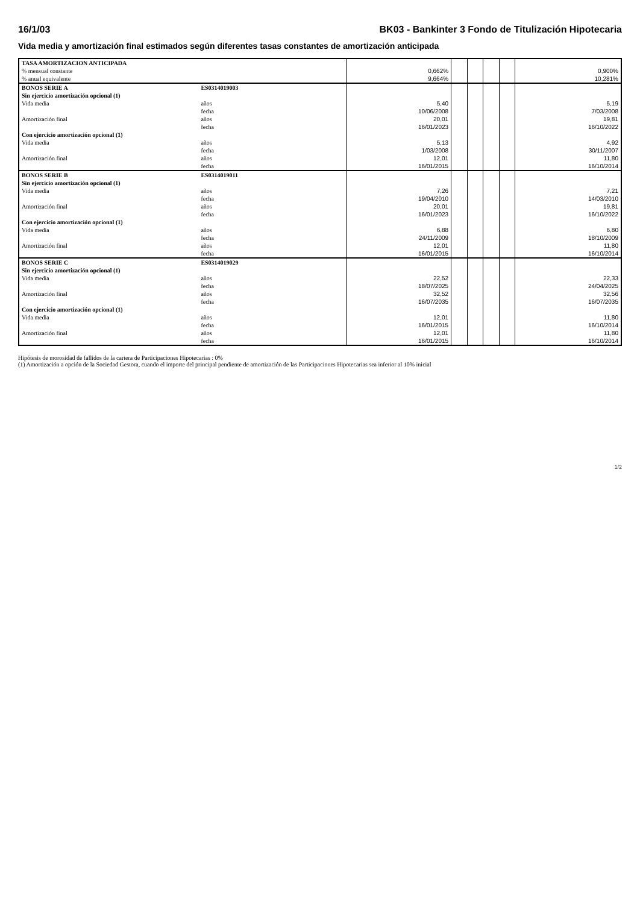16/1/03 BK03 - Bankinter 3 Fondo de Titulización Hipotecaria
Vida media y amortización final estimados según diferentes tasas constantes de amortización anticipada
| TASA AMORTIZACION ANTICIPADA | | | | | | | | |
| % mensual constante | | | 0,662% | | | | | 0,900% |
| % anual equivalente | | | 9,664% | | | | | 10,281% |
| BONOS SERIE A | ES0314019003 | | | | | | | |
| Sin ejercicio amortización opcional (1) | | | | | | | | |
| Vida media | años | | 5,40 | | | | | 5,19 |
| | fecha | | 10/06/2008 | | | | | 7/03/2008 |
| Amortización final | años | | 20,01 | | | | | 19,81 |
| | fecha | | 16/01/2023 | | | | | 16/10/2022 |
| Con ejercicio amortización opcional (1) | | | | | | | | |
| Vida media | años | | 5,13 | | | | | 4,92 |
| | fecha | | 1/03/2008 | | | | | 30/11/2007 |
| Amortización final | años | | 12,01 | | | | | 11,80 |
| | fecha | | 16/01/2015 | | | | | 16/10/2014 |
| BONOS SERIE B | ES0314019011 | | | | | | | |
| Sin ejercicio amortización opcional (1) | | | | | | | | |
| Vida media | años | | 7,26 | | | | | 7,21 |
| | fecha | | 19/04/2010 | | | | | 14/03/2010 |
| Amortización final | años | | 20,01 | | | | | 19,81 |
| | fecha | | 16/01/2023 | | | | | 16/10/2022 |
| Con ejercicio amortización opcional (1) | | | | | | | | |
| Vida media | años | | 6,88 | | | | | 6,80 |
| | fecha | | 24/11/2009 | | | | | 18/10/2009 |
| Amortización final | años | | 12,01 | | | | | 11,80 |
| | fecha | | 16/01/2015 | | | | | 16/10/2014 |
| BONOS SERIE C | ES0314019029 | | | | | | | |
| Sin ejercicio amortización opcional (1) | | | | | | | | |
| Vida media | años | | 22,52 | | | | | 22,33 |
| | fecha | | 18/07/2025 | | | | | 24/04/2025 |
| Amortización final | años | | 32,52 | | | | | 32,56 |
| | fecha | | 16/07/2035 | | | | | 16/07/2035 |
| Con ejercicio amortización opcional (1) | | | | | | | | |
| Vida media | años | | 12,01 | | | | | 11,80 |
| | fecha | | 16/01/2015 | | | | | 16/10/2014 |
| Amortización final | años | | 12,01 | | | | | 11,80 |
| | fecha | | 16/01/2015 | | | | | 16/10/2014 |
Hipótesis de morosidad de fallidos de la cartera de Participaciones Hipotecarias : 0%
(1) Amortización a opción de la Sociedad Gestora, cuando el importe del principal pendiente de amortización de las Participaciones Hipotecarias sea inferior al 10% inicial
1/2